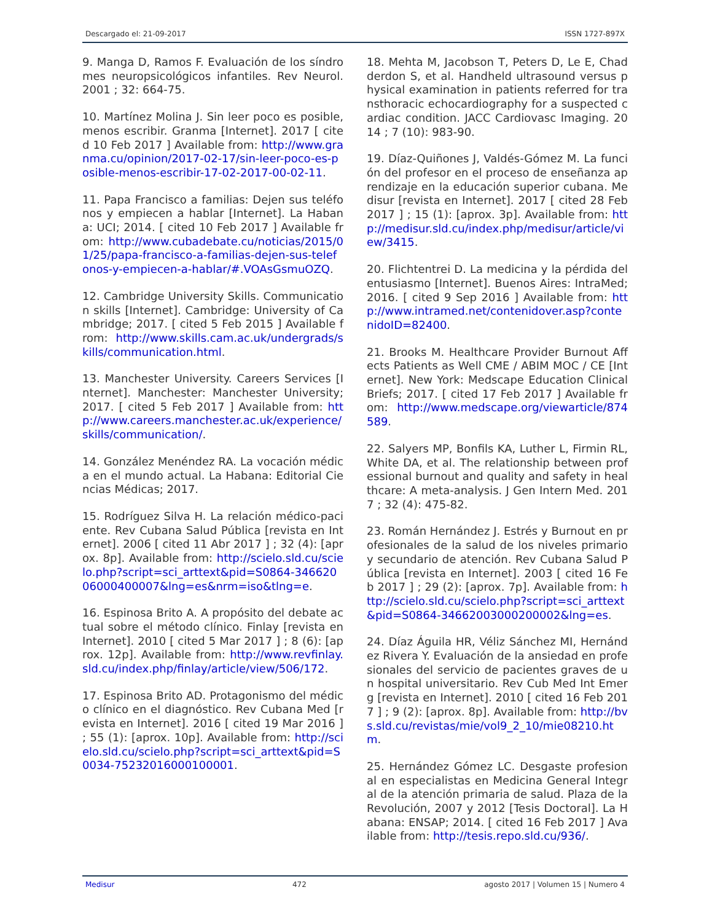Descargado el: 21-09-2017 ISSN 1727-897X
9. Manga D, Ramos F. Evaluación de los síndromes neuropsicológicos infantiles. Rev Neurol. 2001 ; 32: 664-75.
10. Martínez Molina J. Sin leer poco es posible, menos escribir. Granma [Internet]. 2017 [ cited 10 Feb 2017 ] Available from: http://www.granma.cu/opinion/2017-02-17/sin-leer-poco-es-posible-menos-escribir-17-02-2017-00-02-11.
11. Papa Francisco a familias: Dejen sus teléfonos y empiecen a hablar [Internet]. La Habana: UCI; 2014. [ cited 10 Feb 2017 ] Available from: http://www.cubadebate.cu/noticias/2015/01/25/papa-francisco-a-familias-dejen-sus-telefonos-y-empiecen-a-hablar/#.VOAsGsmuOZQ.
12. Cambridge University Skills. Communication skills [Internet]. Cambridge: University of Cambridge; 2017. [ cited 5 Feb 2015 ] Available from: http://www.skills.cam.ac.uk/undergrads/skills/communication.html.
13. Manchester University. Careers Services [Internet]. Manchester: Manchester University; 2017. [ cited 5 Feb 2017 ] Available from: http://www.careers.manchester.ac.uk/experience/skills/communication/.
14. González Menéndez RA. La vocación médica en el mundo actual. La Habana: Editorial Ciencias Médicas; 2017.
15. Rodríguez Silva H. La relación médico-paciente. Rev Cubana Salud Pública [revista en Internet]. 2006 [ cited 11 Abr 2017 ] ; 32 (4): [aprox. 8p]. Available from: http://scielo.sld.cu/scielo.php?script=sci_arttext&pid=S0864-34662006000400007&lng=es&nrm=iso&tlng=e.
16. Espinosa Brito A. A propósito del debate actual sobre el método clínico. Finlay [revista en Internet]. 2010 [ cited 5 Mar 2017 ] ; 8 (6): [aprox. 12p]. Available from: http://www.revfinlay.sld.cu/index.php/finlay/article/view/506/172.
17. Espinosa Brito AD. Protagonismo del médico clínico en el diagnóstico. Rev Cubana Med [revista en Internet]. 2016 [ cited 19 Mar 2016 ] ; 55 (1): [aprox. 10p]. Available from: http://scielo.sld.cu/scielo.php?script=sci_arttext&pid=S0034-75232016000100001.
18. Mehta M, Jacobson T, Peters D, Le E, Chadderdon S, et al. Handheld ultrasound versus physical examination in patients referred for transthoracic echocardiography for a suspected cardiac condition. JACC Cardiovasc Imaging. 2014 ; 7 (10): 983-90.
19. Díaz-Quiñones J, Valdés-Gómez M. La función del profesor en el proceso de enseñanza aprendizaje en la educación superior cubana. Medisur [revista en Internet]. 2017 [ cited 28 Feb 2017 ] ; 15 (1): [aprox. 3p]. Available from: http://medisur.sld.cu/index.php/medisur/article/view/3415.
20. Flichtentrei D. La medicina y la pérdida del entusiasmo [Internet]. Buenos Aires: IntraMed; 2016. [ cited 9 Sep 2016 ] Available from: http://www.intramed.net/contenidover.asp?contenidoID=82400.
21. Brooks M. Healthcare Provider Burnout Affects Patients as Well CME / ABIM MOC / CE [Internet]. New York: Medscape Education Clinical Briefs; 2017. [ cited 17 Feb 2017 ] Available from: http://www.medscape.org/viewarticle/874589.
22. Salyers MP, Bonfils KA, Luther L, Firmin RL, White DA, et al. The relationship between professional burnout and quality and safety in healthcare: A meta-analysis. J Gen Intern Med. 2017 ; 32 (4): 475-82.
23. Román Hernández J. Estrés y Burnout en profesionales de la salud de los niveles primario y secundario de atención. Rev Cubana Salud Pública [revista en Internet]. 2003 [ cited 16 Feb 2017 ] ; 29 (2): [aprox. 7p]. Available from: http://scielo.sld.cu/scielo.php?script=sci_arttext&pid=S0864-34662003000200002&lng=es.
24. Díaz Águila HR, Véliz Sánchez MI, Hernández Rivera Y. Evaluación de la ansiedad en profesionales del servicio de pacientes graves de un hospital universitario. Rev Cub Med Int Emerg [revista en Internet]. 2010 [ cited 16 Feb 2017 ] ; 9 (2): [aprox. 8p]. Available from: http://bvs.sld.cu/revistas/mie/vol9_2_10/mie08210.htm.
25. Hernández Gómez LC. Desgaste profesional en especialistas en Medicina General Integral de la atención primaria de salud. Plaza de la Revolución, 2007 y 2012 [Tesis Doctoral]. La Habana: ENSAP; 2014. [ cited 16 Feb 2017 ] Available from: http://tesis.repo.sld.cu/936/.
Medisur 472 agosto 2017 | Volumen 15 | Numero 4